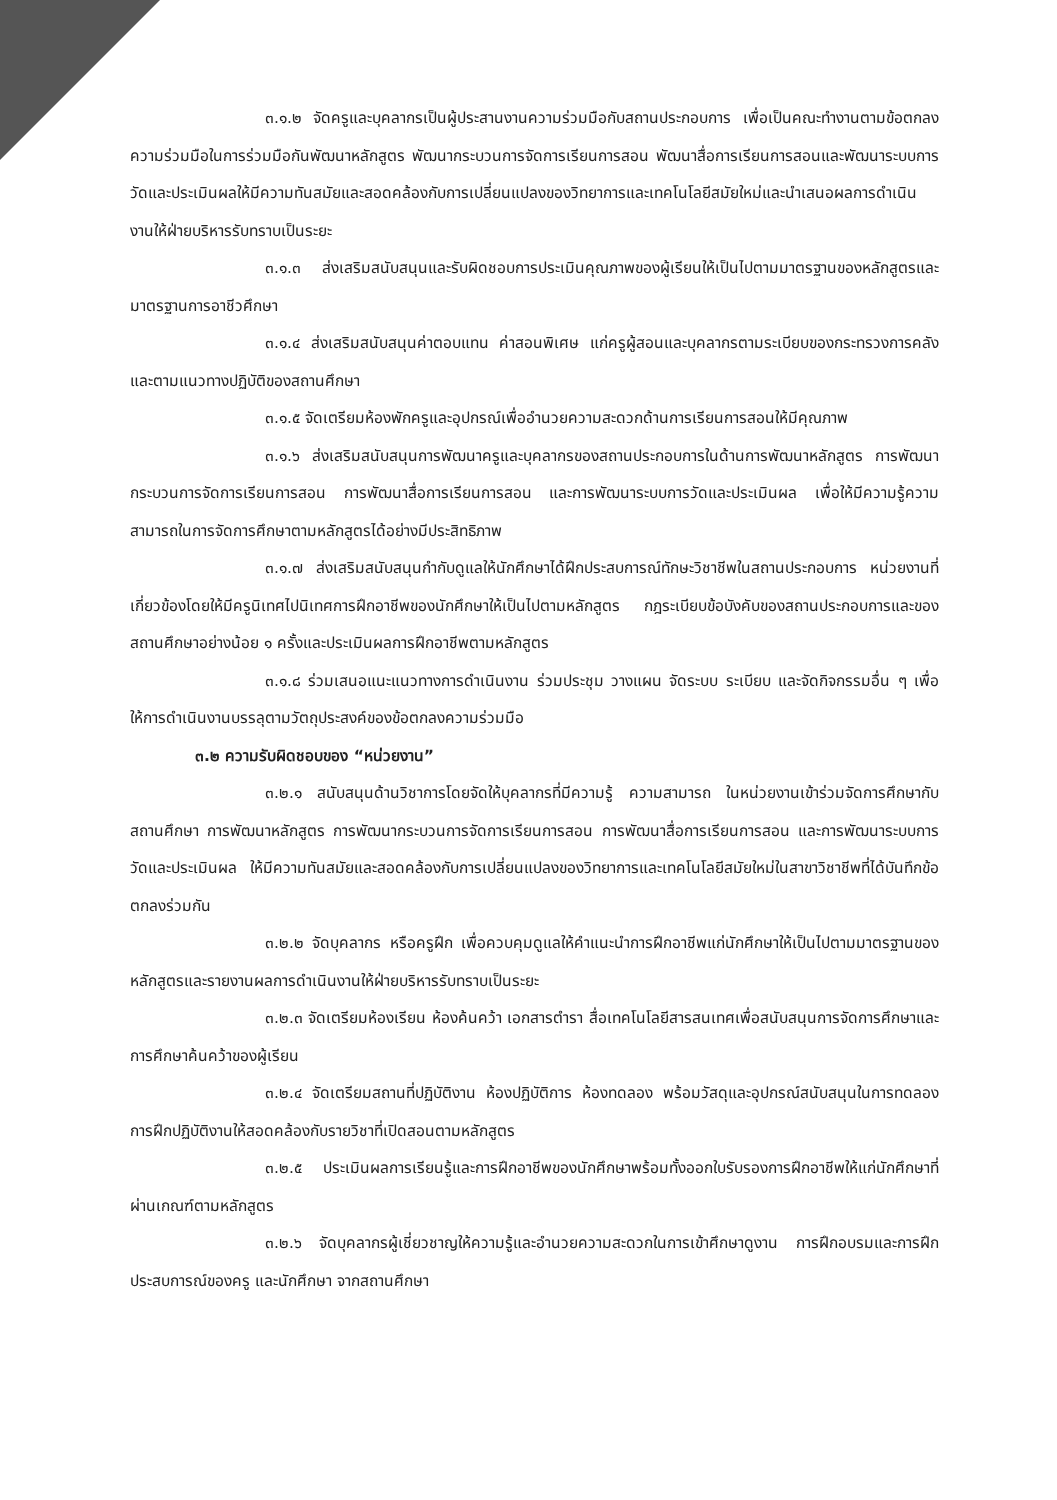๓.๑.๒ จัดครูและบุคลากรเป็นผู้ประสานงานความร่วมมือกับสถานประกอบการ เพื่อเป็นคณะทำงานตามข้อตกลงความร่วมมือในการร่วมมือกันพัฒนาหลักสูตร พัฒนากระบวนการจัดการเรียนการสอน พัฒนาสื่อการเรียนการสอนและพัฒนาระบบการวัดและประเมินผลให้มีความทันสมัยและสอดคล้องกับการเปลี่ยนแปลงของวิทยาการและเทคโนโลยีสมัยใหม่และนำเสนอผลการดำเนินงานให้ฝ่ายบริหารรับทราบเป็นระยะ
๓.๑.๓ ส่งเสริมสนับสนุนและรับผิดชอบการประเมินคุณภาพของผู้เรียนให้เป็นไปตามมาตรฐานของหลักสูตรและมาตรฐานการอาชีวศึกษา
๓.๑.๔ ส่งเสริมสนับสนุนค่าตอบแทน ค่าสอนพิเศษ แก่ครูผู้สอนและบุคลากรตามระเบียบของกระทรวงการคลังและตามแนวทางปฏิบัติของสถานศึกษา
๓.๑.๕ จัดเตรียมห้องพักครูและอุปกรณ์เพื่ออำนวยความสะดวกด้านการเรียนการสอนให้มีคุณภาพ
๓.๑.๖ ส่งเสริมสนับสนุนการพัฒนาครูและบุคลากรของสถานประกอบการในด้านการพัฒนาหลักสูตร การพัฒนากระบวนการจัดการเรียนการสอน การพัฒนาสื่อการเรียนการสอน และการพัฒนาระบบการวัดและประเมินผล เพื่อให้มีความรู้ความสามารถในการจัดการศึกษาตามหลักสูตรได้อย่างมีประสิทธิภาพ
๓.๑.๗ ส่งเสริมสนับสนุนกำกับดูแลให้นักศึกษาได้ฝึกประสบการณ์ทักษะวิชาชีพในสถานประกอบการ หน่วยงานที่เกี่ยวข้องโดยให้มีครูนิเทศไปนิเทศการฝึกอาชีพของนักศึกษาให้เป็นไปตามหลักสูตร กฎระเบียบข้อบังคับของสถานประกอบการและของสถานศึกษาอย่างน้อย ๑ ครั้งและประเมินผลการฝึกอาชีพตามหลักสูตร
๓.๑.๘ ร่วมเสนอแนะแนวทางการดำเนินงาน ร่วมประชุม วางแผน จัดระบบ ระเบียบ และจัดกิจกรรมอื่น ๆ เพื่อให้การดำเนินงานบรรลุตามวัตถุประสงค์ของข้อตกลงความร่วมมือ
๓.๒ ความรับผิดชอบของ “หน่วยงาน”
๓.๒.๑ สนับสนุนด้านวิชาการโดยจัดให้บุคลากรที่มีความรู้ ความสามารถ ในหน่วยงานเข้าร่วมจัดการศึกษากับสถานศึกษา การพัฒนาหลักสูตร การพัฒนากระบวนการจัดการเรียนการสอน การพัฒนาสื่อการเรียนการสอน และการพัฒนาระบบการวัดและประเมินผล ให้มีความทันสมัยและสอดคล้องกับการเปลี่ยนแปลงของวิทยาการและเทคโนโลยีสมัยใหม่ในสาขาวิชาชีพที่ได้บันทึกข้อตกลงร่วมกัน
๓.๒.๒ จัดบุคลากร หรือครูฝึก เพื่อควบคุมดูแลให้คำแนะนำการฝึกอาชีพแก่นักศึกษาให้เป็นไปตามมาตรฐานของหลักสูตรและรายงานผลการดำเนินงานให้ฝ่ายบริหารรับทราบเป็นระยะ
๓.๒.๓ จัดเตรียมห้องเรียน ห้องค้นคว้า เอกสารตำรา สื่อเทคโนโลยีสารสนเทศเพื่อสนับสนุนการจัดการศึกษาและการศึกษาค้นคว้าของผู้เรียน
๓.๒.๔ จัดเตรียมสถานที่ปฏิบัติงาน ห้องปฏิบัติการ ห้องทดลอง พร้อมวัสดุและอุปกรณ์สนับสนุนในการทดลองการฝึกปฏิบัติงานให้สอดคล้องกับรายวิชาที่เปิดสอนตามหลักสูตร
๓.๒.๕ ประเมินผลการเรียนรู้และการฝึกอาชีพของนักศึกษาพร้อมทั้งออกใบรับรองการฝึกอาชีพให้แก่นักศึกษาที่ผ่านเกณฑ์ตามหลักสูตร
๓.๒.๖ จัดบุคลากรผู้เชี่ยวชาญให้ความรู้และอำนวยความสะดวกในการเข้าศึกษาดูงาน การฝึกอบรมและการฝึกประสบการณ์ของครู และนักศึกษา จากสถานศึกษา